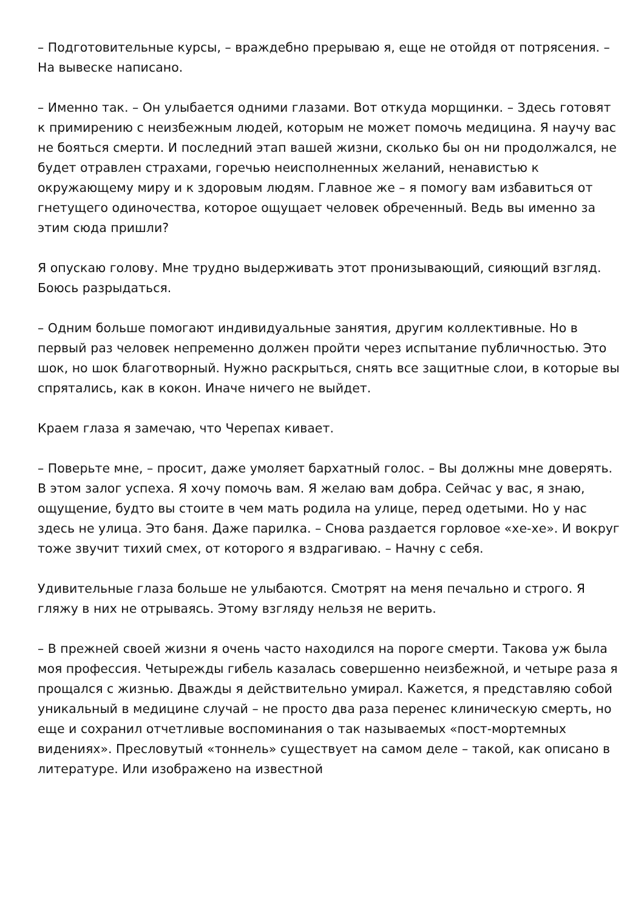– Подготовительные курсы, – враждебно прерываю я, еще не отойдя от потрясения. – На вывеске написано.
– Именно так. – Он улыбается одними глазами. Вот откуда морщинки. – Здесь готовят к примирению с неизбежным людей, которым не может помочь медицина. Я научу вас не бояться смерти. И последний этап вашей жизни, сколько бы он ни продолжался, не будет отравлен страхами, горечью неисполненных желаний, ненавистью к окружающему миру и к здоровым людям. Главное же – я помогу вам избавиться от гнетущего одиночества, которое ощущает человек обреченный. Ведь вы именно за этим сюда пришли?
Я опускаю голову. Мне трудно выдерживать этот пронизывающий, сияющий взгляд. Боюсь разрыдаться.
– Одним больше помогают индивидуальные занятия, другим коллективные. Но в первый раз человек непременно должен пройти через испытание публичностью. Это шок, но шок благотворный. Нужно раскрыться, снять все защитные слои, в которые вы спрятались, как в кокон. Иначе ничего не выйдет.
Краем глаза я замечаю, что Черепах кивает.
– Поверьте мне, – просит, даже умоляет бархатный голос. – Вы должны мне доверять. В этом залог успеха. Я хочу помочь вам. Я желаю вам добра. Сейчас у вас, я знаю, ощущение, будто вы стоите в чем мать родила на улице, перед одетыми. Но у нас здесь не улица. Это баня. Даже парилка. – Снова раздается горловое «хе-хе». И вокруг тоже звучит тихий смех, от которого я вздрагиваю. – Начну с себя.
Удивительные глаза больше не улыбаются. Смотрят на меня печально и строго. Я гляжу в них не отрываясь. Этому взгляду нельзя не верить.
– В прежней своей жизни я очень часто находился на пороге смерти. Такова уж была моя профессия. Четырежды гибель казалась совершенно неизбежной, и четыре раза я прощался с жизнью. Дважды я действительно умирал. Кажется, я представляю собой уникальный в медицине случай – не просто два раза перенес клиническую смерть, но еще и сохранил отчетливые воспоминания о так называемых «пост-мортемных видениях». Пресловутый «тоннель» существует на самом деле – такой, как описано в литературе. Или изображено на известной